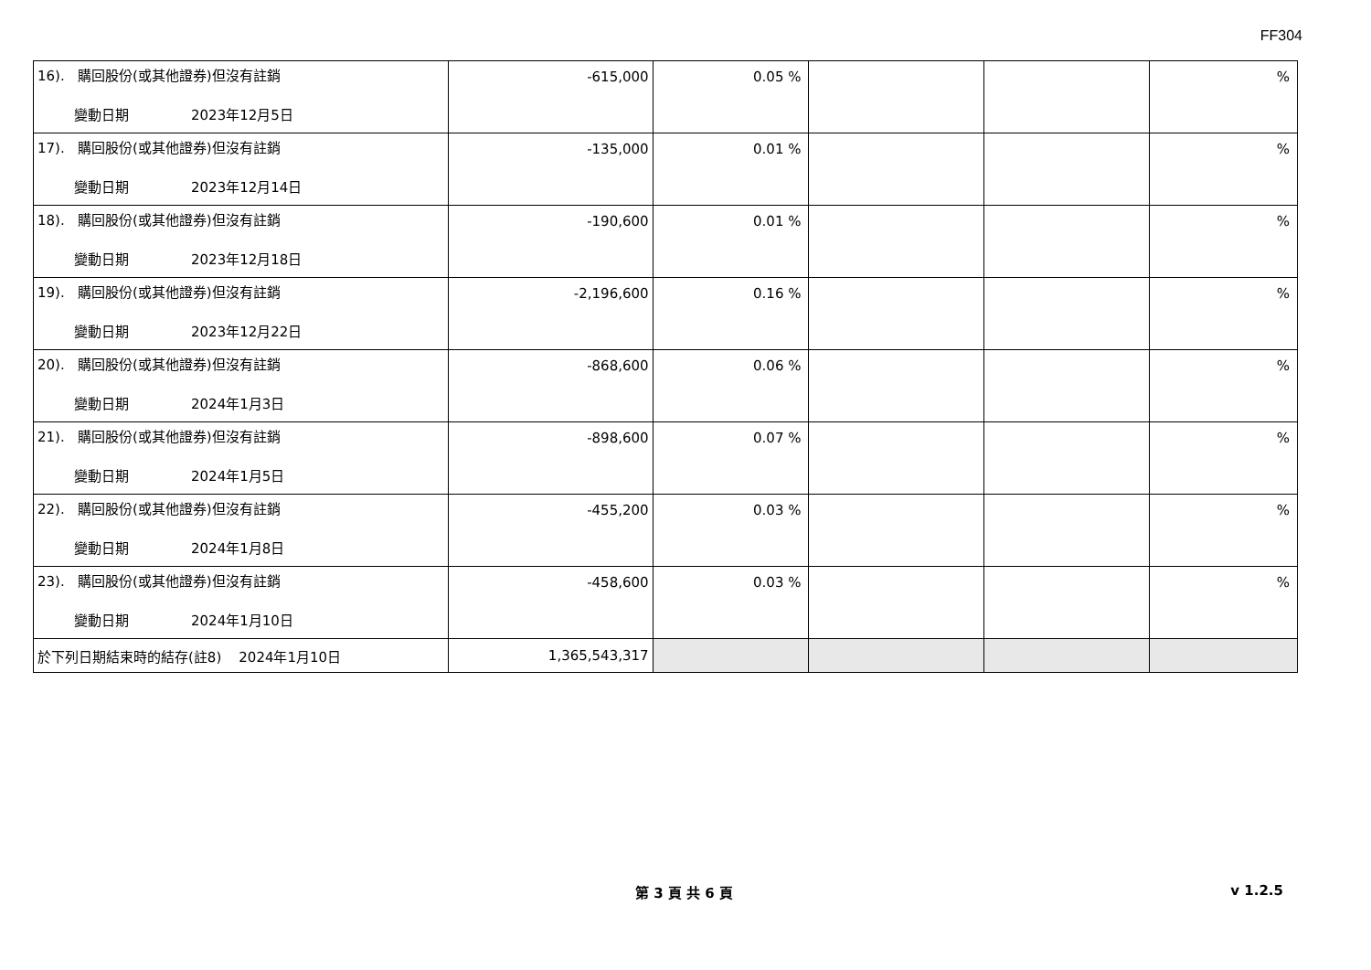FF304
| 16). 購回股份(或其他證券)但沒有註銷 變動日期 2023年12月5日 | -615,000 | 0.05 % | | | % |
| 17). 購回股份(或其他證券)但沒有註銷 變動日期 2023年12月14日 | -135,000 | 0.01 % | | | % |
| 18). 購回股份(或其他證券)但沒有註銷 變動日期 2023年12月18日 | -190,600 | 0.01 % | | | % |
| 19). 購回股份(或其他證券)但沒有註銷 變動日期 2023年12月22日 | -2,196,600 | 0.16 % | | | % |
| 20). 購回股份(或其他證券)但沒有註銷 變動日期 2024年1月3日 | -868,600 | 0.06 % | | | % |
| 21). 購回股份(或其他證券)但沒有註銷 變動日期 2024年1月5日 | -898,600 | 0.07 % | | | % |
| 22). 購回股份(或其他證券)但沒有註銷 變動日期 2024年1月8日 | -455,200 | 0.03 % | | | % |
| 23). 購回股份(或其他證券)但沒有註銷 變動日期 2024年1月10日 | -458,600 | 0.03 % | | | % |
| 於下列日期結束時的結存(註8) 2024年1月10日 | 1,365,543,317 | | | | |
第 3 頁 共 6 頁 v 1.2.5